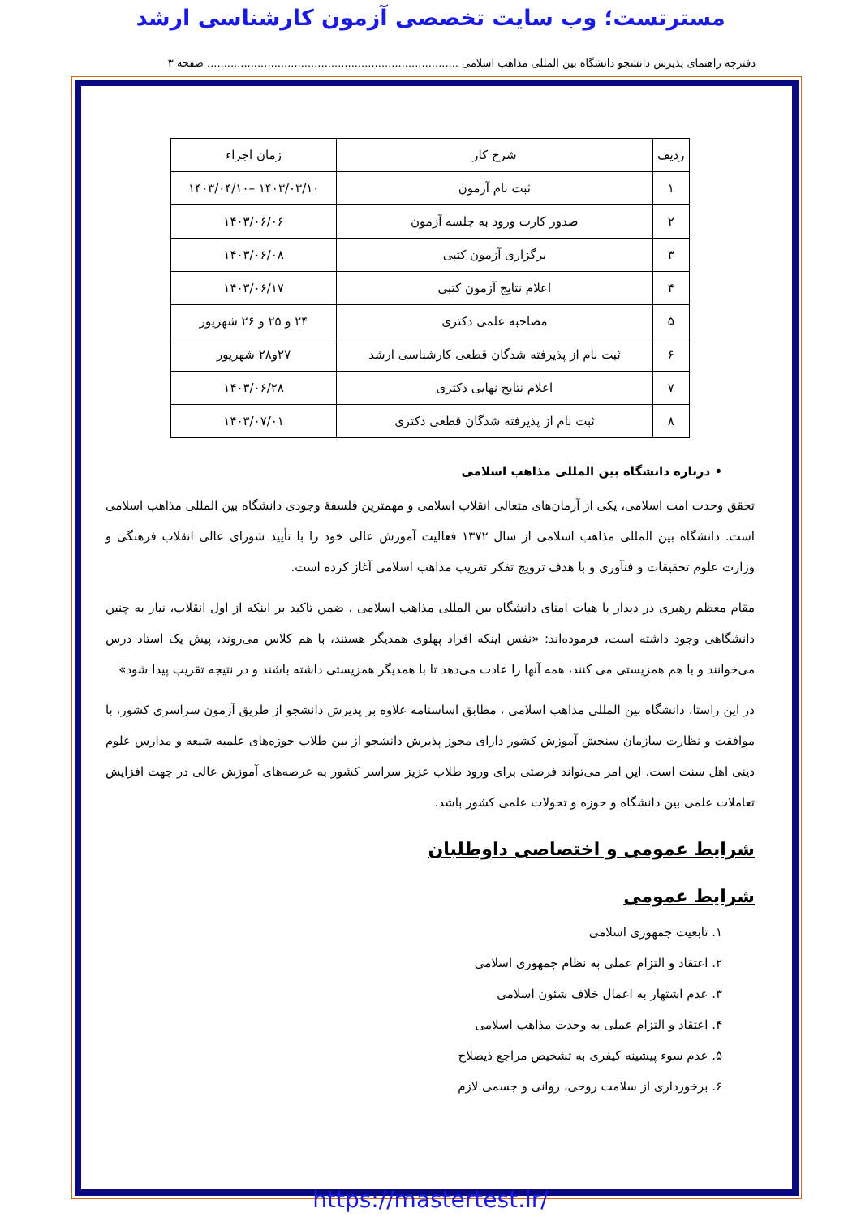مسترتست؛ وب سایت تخصصی آزمون کارشناسی ارشد
دفترچه راهنمای پذیرش دانشجو دانشگاه بین المللی مذاهب اسلامی ........................................................................... صفحه ۳
| ردیف | شرح کار | زمان اجراء |
| --- | --- | --- |
| ۱ | ثبت نام آزمون | ۱۴۰۳/۰۳/۱۰ –۱۴۰۳/۰۴/۱۰ |
| ۲ | صدور کارت ورود به جلسه آزمون | ۱۴۰۳/۰۶/۰۶ |
| ۳ | برگزاری آزمون کتبی | ۱۴۰۳/۰۶/۰۸ |
| ۴ | اعلام نتایج آزمون کتبی | ۱۴۰۳/۰۶/۱۷ |
| ۵ | مصاحبه علمی دکتری | ۲۴ و ۲۵ و ۲۶ شهریور |
| ۶ | ثبت نام از پذیرفته شدگان قطعی کارشناسی ارشد | ۲۷و۲۸ شهریور |
| ۷ | اعلام نتایج نهایی دکتری | ۱۴۰۳/۰۶/۲۸ |
| ۸ | ثبت نام از پذیرفته شدگان قطعی دکتری | ۱۴۰۳/۰۷/۰۱ |
• درباره دانشگاه بین المللی مذاهب اسلامی
تحقق وحدت امت اسلامی، یکی از آرمان‌های متعالی انقلاب اسلامی و مهمترین فلسفهٔ وجودی دانشگاه بین المللی مذاهب اسلامی است. دانشگاه بین المللی مذاهب اسلامی از سال ۱۳۷۲ فعالیت آموزش عالی خود را با تأیید شورای عالی انقلاب فرهنگی و وزارت علوم تحقیقات و فنآوری و با هدف ترویج تفکر تقریب مذاهب اسلامی آغاز کرده است.
مقام معظم رهبری در دیدار با هیات امنای دانشگاه بین المللی مذاهب اسلامی ، ضمن تاکید بر اینکه از اول انقلاب، نیاز به چنین دانشگاهی وجود داشته است، فرموده‌اند: «نفس اینکه افراد پهلوی همدیگر هستند، با هم کلاس می‌روند، پیش یک استاد درس می‌خوانند و با هم همزیستی می کنند، همه آنها را عادت می‌دهد تا با همدیگر همزیستی داشته باشند و در نتیجه تقریب پیدا شود»
در این راستا، دانشگاه بین المللی مذاهب اسلامی ، مطابق اساسنامه علاوه بر پذیرش دانشجو از طریق آزمون سراسری کشور، با موافقت و نظارت سازمان سنجش آموزش کشور دارای مجوز پذیرش دانشجو از بین طلاب حوزه‌های علمیه شیعه و مدارس علوم دینی اهل سنت است. این امر می‌تواند فرصتی برای ورود طلاب عزیز سراسر کشور به عرصه‌های آموزش عالی در جهت افزایش تعاملات علمی بین دانشگاه و حوزه و تحولات علمی کشور باشد.
شرایط عمومی و اختصاصی داوطلبان
شرایط عمومی
۱. تابعیت جمهوری اسلامی
۲. اعتقاد و التزام عملی به نظام جمهوری اسلامی
۳. عدم اشتهار به اعمال خلاف شئون اسلامی
۴. اعتقاد و التزام عملی به وحدت مذاهب اسلامی
۵. عدم سوء پیشینه کیفری به تشخیص مراجع ذیصلاح
۶. برخورداری از سلامت روحی، روانی و جسمی لازم
https://mastertest.ir/